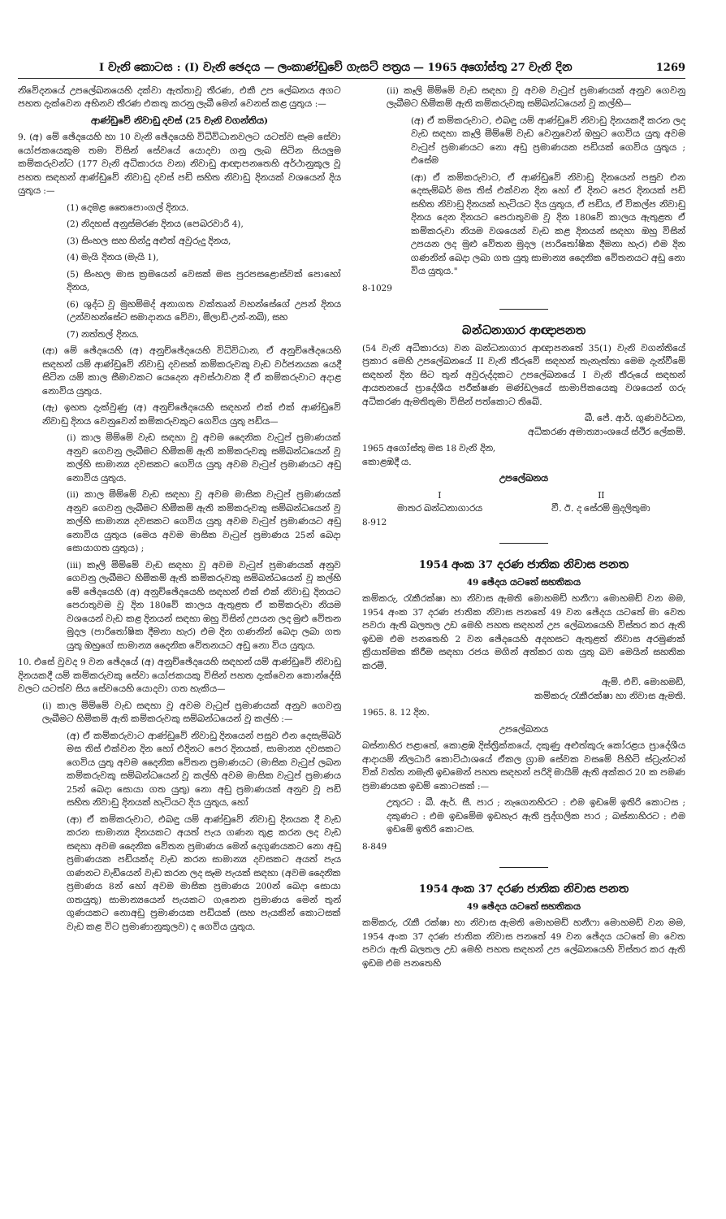I වැනි කොටස : (I) වැනි ඡෙදය — ලංකාණ්ඩුවේ ගැසට් පත්‍රය — 1965 අගෝස්තු 27 වැනි දින 1269
නිවේදනයේ උපලේඛනයෙහි දක්වා ඇත්තාවූ තීරණ, එකී උප ලේඛනය අගට පහත දැක්වෙන අභිනව තීරණ එකතු කරනු ලැබී මෙන් වෙනස් කළ යුතුය :—
ආණ්ඩුවේ නිවාඩු දවස් (25 වැනි වගන්තිය)
9. (අ) මේ ඡේදයෙහි හා 10 වැනි ඡේදයෙහි විධිවිධානවලට යටත්ව සෑම සේවා යෝජකයෙකුම තමා විසින් සේවයේ යොදවා ගනු ලැබ සිටින සියලුම කම්කරුවන්ට (177 වැනි අධිකාරය වන) නිවාඩු ආඥාපනතෙහි අර්ථානුකූල වූ පහත සඳහන් ආණ්ඩුවේ නිවාඩු දවස් පඩි සහිත නිවාඩු දිනයක් වශයෙන් දිය යුතුය :—
(1) දෙමළ තෛපොංගල් දිනය.
(2) නිදහස් අනුස්මරණ දිනය (පෙබරවාරි 4),
(3) සිංහල සහ හින්දු අළුත් අවුරුදු දිනය,
(4) මැයි දිනය (මැයි 1),
(5) සිංහල මාස ක්‍රමයෙන් වෙසක් මස පුරපසළොස්වක් පොහෝ දිනය,
(6) ශුද්ධ වූ මුහම්මද් අනාගත වක්තෘන් වහන්සේගේ උපන් දිනය (උන්වහන්සේට සමාදානය වේවා, මිලාඩ්-උන්-නබි), සහ
(7) නත්තල් දිනය.
(ආ) මේ ඡේදයෙහි (අ) අනුච්ඡේදයෙහි විධිවිධාන, ඒ අනුච්ඡේදයෙහි සඳහන් යම් ආණ්ඩුවේ නිවාඩු දවසක් කම්කරුවකු වැඩ වර්ජනයක යෙදී සිටින යම් කාල සීමාවකට යෙදෙන අවස්ථාවක දී ඒ කම්කරුවාට අදාළ නොවිය යුතුය.
(ඇ) ඉහත දැක්වුණු (අ) අනුච්ඡේදයෙහි සඳහන් එක් එක් ආණ්ඩුවේ නිවාඩු දිනය වෙනුවෙන් කම්කරුවකුට ගෙවිය යුතු පඩිය—
(i) කාල මිම්මේ වැඩ සඳහා වූ අවම දෛනික වැටුප් ප්‍රමාණයක් අනුව ගෙවනු ලැබීමට හිමිකම් ඇති කම්කරුවකු සම්බන්ධයෙන් වූ කල්හි සාමාන්‍ය දවසකට ගෙවිය යුතු අවම වැටුප් ප්‍රමාණයට අඩු නොවිය යුතුය.
(ii) කාල මිම්මේ වැඩ සඳහා වූ අවම මාසික වැටුප් ප්‍රමාණයක් අනුව ගෙවනු ලැබීමට හිමිකම් ඇති කම්කරුවකු සම්බන්ධයෙන් වූ කල්හි සාමාන්‍ය දවසකට ගෙවිය යුතු අවම වැටුප් ප්‍රමාණයට අඩු නොවිය යුතුය (මෙය අවම මාසික වැටුප් ප්‍රමාණය 25න් බෙදා සොයාගත යුතුය) ;
(iii) කෑලි මිම්මේ වැඩ සඳහා වූ අවම වැටුප් ප්‍රමාණයක් අනුව ගෙවනු ලැබීමට හිමිකම් ඇති කම්කරුවකු සම්බන්ධයෙන් වූ කල්හි මේ ඡේදයෙහි (අ) අනුච්ඡේදයෙහි සඳහන් එක් එක් නිවාඩු දිනයට පෙරාතුවම වූ දින 180වේ කාලය ඇතුළත ඒ කම්කරුවා නියම වශයෙන් වැඩ කළ දිනයන් සඳහා ඔහු විසින් උපයන ලද මුළු වේතන මුදල (පාරිතෝෂික දීමනා හැර) එම දින ගණනින් බෙදා ලබා ගත යුතු ඔහුගේ සාමාන්‍ය දෛනික වේතනයට අඩු නො විය යුතුය.
10. එසේ වුවද 9 වන ඡේදයේ (අ) අනුච්ඡේදයෙහි සඳහන් යම් ආණ්ඩුවේ නිවාඩු දිනයකදී යම් කම්කරුවකු සේවා යෝජකයකු විසින් පහත දැක්වෙන කොන්දේසි වලට යටත්ව සිය සේවයෙහි යොදවා ගත හැකිය—
(i) කාල මිම්මේ වැඩ සඳහා වූ අවම වැටුප් ප්‍රමාණයක් අනුව ගෙවනු ලැබීමට හිමිකම් ඇති කම්කරුවකු සම්බන්ධයෙන් වූ කල්හි :—
(අ) ඒ කම්කරුවාට ආණ්ඩුවේ නිවාඩු දිනයෙන් පසුව එන දෙසැම්බර් මස තිස් එක්වන දින හෝ එදිනට පෙර දිනයක්, සාමාන්‍ය දවසකට ගෙවිය යුතු අවම දෛනික වේතන ප්‍රමාණයට (මාසික වැටුප් ලබන කම්කරුවකු සම්බන්ධයෙන් වූ කල්හි අවම මාසික වැටුප් ප්‍රමාණය 25න් බෙදා සොයා ගත යුතු) නො අඩු ප්‍රමාණයක් අනුව වූ පඩි සහිත නිවාඩු දිනයක් හැටියට දිය යුතුය, හෝ
(ආ) ඒ කම්කරුවාට, එබඳු යම් ආණ්ඩුවේ නිවාඩු දිනයක දී වැඩ කරන සාමාන්‍ය දිනයකට අයත් පැය ගණන තුළ කරන ලද වැඩ සඳහා අවම දෛනික වේතන ප්‍රමාණය මෙන් දෙගුණයකට නො අඩු ප්‍රමාණයක පඩියක්ද වැඩ කරන සාමාන්‍ය දවසකට අයත් පැය ගණනට වැඩියෙන් වැඩ කරන ලද සෑම පැයක් සඳහා (අවම දෛනික ප්‍රමාණය 8න් හෝ අවම මාසික ප්‍රමාණය 200න් බෙදා සොයා ගතයුතු) සාමාන්‍යයෙන් පැයකට ගැනෙන ප්‍රමාණය මෙන් තුන් ගුණයකට නොඅඩු ප්‍රමාණයක පඩියක් (සහ පැයකින් කොටසක් වැඩ කළ විට ප්‍රමාණානුකූලව) ද ගෙවිය යුතුය.
(ii) කෑලි මිම්මේ වැඩ සඳහා වූ අවම වැටුප් ප්‍රමාණයක් අනුව ගෙවනු ලැබීමට හිමිකම් ඇති කම්කරුවකු සම්බන්ධයෙන් වූ කල්හි—
(අ) ඒ කම්කරුවාට, එබඳු යම් ආණ්ඩුවේ නිවාඩු දිනයකදී කරන ලද වැඩ සඳහා කෑලි මිම්මේ වැඩ වෙනුවෙන් ඔහුට ගෙවිය යුතු අවම වැටුප් ප්‍රමාණයට නො අඩු ප්‍රමාණයක පඩියක් ගෙවිය යුතුය ; එසේම
(ආ) ඒ කම්කරුවාට, ඒ ආණ්ඩුවේ නිවාඩු දිනයෙන් පසුව එන දෙසැම්බර් මස තිස් එක්වන දින හෝ ඒ දිනට පෙර දිනයක් පඩි සහිත නිවාඩු දිනයක් හැටියට දිය යුතුය, ඒ පඩිය, ඒ විකල්ප නිවාඩු දිනය දෙන දිනයට පෙරාතුවම වූ දින 180වේ කාලය ඇතුළත ඒ කම්කරුවා නියම වශයෙන් වැඩ කළ දිනයන් සඳහා ඔහු විසින් උපයන ලද මුළු වේතන මුදල (පාරිතෝෂික දීමනා හැර) එම දින ගණනින් බෙදා ලබා ගත යුතු සාමාන්‍ය දෛනික වේතනයට අඩු නො විය යුතුය."
8-1029
බන්ධනාගාර ආඥාපනත
(54 වැනි අධිකාරය) වන බන්ධනාගාර ආඥාපනතේ 35(1) වැනි වගන්තියේ ප්‍රකාර මෙහි උපලේඛනයේ II වැනි තීරුවේ සඳහන් තැනැත්තා මෙම දැන්වීමේ සඳහන් දින සිට තුන් අවුරුද්දකට උපලේඛනයේ I වැනි තීරුයේ සඳහන් ආයතනයේ ප්‍රාදේශීය පරීක්ෂණ මණ්ඩලයේ සාමාජිකයෙකු වශයෙන් ගරු අධිකරණ ඇමතිතුමා විසින් පත්කොට තිබේ.
බී. ජේ. ආර්. ගුණවර්ධන,
අධිකරණ අමාත්‍යාංශයේ ස්ථිර ලේකම්.
1965 අගෝස්තු මස 18 වැනි දින,
කොළඹදී ය.
උපලේඛනය
I
මාතර බන්ධනාගාරය
II
වී. ඊ. ද සේරම් මුදලිතුමා
8-912
1954 අංක 37 දරණ ජාතික නිවාස පනත
49 ඡේදය යටතේ සහතිකය
කම්කරු, රැකීරක්ෂා හා නිවාස ඇමති මොහමඩ් හනීෆා මොහමඩ් වන මම, 1954 අංක 37 දරණ ජාතික නිවාස පනතේ 49 වන ඡේදය යටතේ මා වෙත පවරා ඇති බලතල උඩ මෙහි පහත සඳහන් උප ලේඛනයෙහි විස්තර කර ඇති ඉඩම එම පනතෙහි 2 වන ඡේදයෙහි අදහසට ඇතුළත් නිවාස අරමුණක් ක්‍රියාත්මක කිරීම සඳහා රජය මගින් අත්කර ගත යුතු බව මෙයින් සහතික කරමි.
ඇම්. එච්. මොහමඩ්,
කම්කරු රැකීරක්ෂා හා නිවාස ඇමති.
1965. 8. 12 දින.
උපලේඛනය
බස්නාහිර පළාතේ, කොළඹ දිස්ත්‍රික්කයේ, දකුණු අළුත්කුරු කෝරළය ප්‍රාදේශීය ආදායම් නිලධාරි කොට්ඨාශයේ ඒකල ග්‍රාම සේවක වසමේ පිහිටි ස්ට්‍රැන්ටන් වික් වත්ත නමැති ඉඩමෙන් පහත සඳහන් පරිදි මායිම් ඇති අක්කර 20 ක පමණ ප්‍රමාණයක ඉඩම් කොටසක් :—
උතුරට : බී. ඇර්. සී. පාර ; නැගෙනහිරට : එම ඉඩමේ ඉතිරි කොටස ; දකුණට : එම ඉඩමේම ඉඩහැර ඇති පුද්ගලික පාර ; බස්නාහිරට : එම ඉඩමේ ඉතිරි කොටස.
8-849
1954 අංක 37 දරණ ජාතික නිවාස පනත
49 ඡේදය යටතේ සහතිකය
කම්කරු, රැකී රක්ෂා හා නිවාස ඇමති මොහමඩ් හනීෆා මොහමඩ් වන මම, 1954 අංක 37 දරණ ජාතික නිවාස පනතේ 49 වන ඡේදය යටතේ මා වෙත පවරා ඇති බලතල උඩ මෙහි පහත සඳහන් උප ලේඛනයෙහි විස්තර කර ඇති ඉඩම එම පනතෙහි